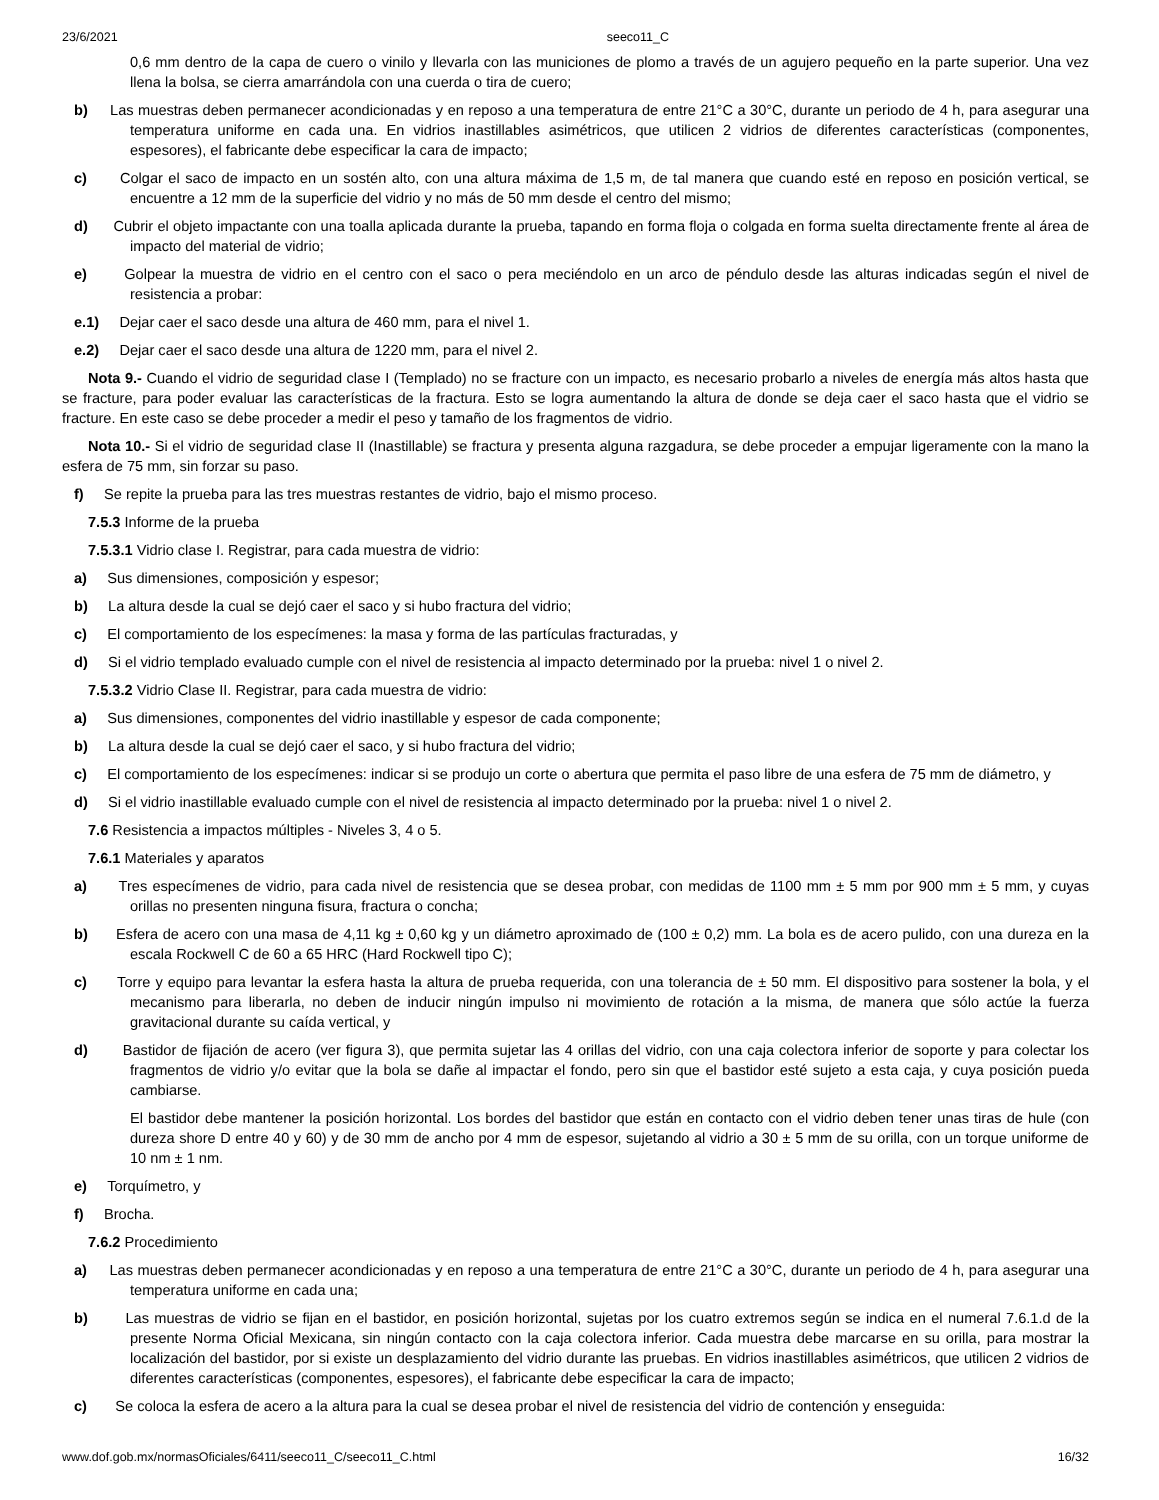23/6/2021 seeco11_C
0,6 mm dentro de la capa de cuero o vinilo y llevarla con las municiones de plomo a través de un agujero pequeño en la parte superior. Una vez llena la bolsa, se cierra amarrándola con una cuerda o tira de cuero;
b) Las muestras deben permanecer acondicionadas y en reposo a una temperatura de entre 21°C a 30°C, durante un periodo de 4 h, para asegurar una temperatura uniforme en cada una. En vidrios inastillables asimétricos, que utilicen 2 vidrios de diferentes características (componentes, espesores), el fabricante debe especificar la cara de impacto;
c) Colgar el saco de impacto en un sostén alto, con una altura máxima de 1,5 m, de tal manera que cuando esté en reposo en posición vertical, se encuentre a 12 mm de la superficie del vidrio y no más de 50 mm desde el centro del mismo;
d) Cubrir el objeto impactante con una toalla aplicada durante la prueba, tapando en forma floja o colgada en forma suelta directamente frente al área de impacto del material de vidrio;
e) Golpear la muestra de vidrio en el centro con el saco o pera meciéndolo en un arco de péndulo desde las alturas indicadas según el nivel de resistencia a probar:
e.1) Dejar caer el saco desde una altura de 460 mm, para el nivel 1.
e.2) Dejar caer el saco desde una altura de 1220 mm, para el nivel 2.
Nota 9.- Cuando el vidrio de seguridad clase I (Templado) no se fracture con un impacto, es necesario probarlo a niveles de energía más altos hasta que se fracture, para poder evaluar las características de la fractura. Esto se logra aumentando la altura de donde se deja caer el saco hasta que el vidrio se fracture. En este caso se debe proceder a medir el peso y tamaño de los fragmentos de vidrio.
Nota 10.- Si el vidrio de seguridad clase II (Inastillable) se fractura y presenta alguna razgadura, se debe proceder a empujar ligeramente con la mano la esfera de 75 mm, sin forzar su paso.
f) Se repite la prueba para las tres muestras restantes de vidrio, bajo el mismo proceso.
7.5.3 Informe de la prueba
7.5.3.1 Vidrio clase I. Registrar, para cada muestra de vidrio:
a) Sus dimensiones, composición y espesor;
b) La altura desde la cual se dejó caer el saco y si hubo fractura del vidrio;
c) El comportamiento de los especímenes: la masa y forma de las partículas fracturadas, y
d) Si el vidrio templado evaluado cumple con el nivel de resistencia al impacto determinado por la prueba: nivel 1 o nivel 2.
7.5.3.2 Vidrio Clase II. Registrar, para cada muestra de vidrio:
a) Sus dimensiones, componentes del vidrio inastillable y espesor de cada componente;
b) La altura desde la cual se dejó caer el saco, y si hubo fractura del vidrio;
c) El comportamiento de los especímenes: indicar si se produjo un corte o abertura que permita el paso libre de una esfera de 75 mm de diámetro, y
d) Si el vidrio inastillable evaluado cumple con el nivel de resistencia al impacto determinado por la prueba: nivel 1 o nivel 2.
7.6 Resistencia a impactos múltiples - Niveles 3, 4 o 5.
7.6.1 Materiales y aparatos
a) Tres especímenes de vidrio, para cada nivel de resistencia que se desea probar, con medidas de 1100 mm ± 5 mm por 900 mm ± 5 mm, y cuyas orillas no presenten ninguna fisura, fractura o concha;
b) Esfera de acero con una masa de 4,11 kg ± 0,60 kg y un diámetro aproximado de (100 ± 0,2) mm. La bola es de acero pulido, con una dureza en la escala Rockwell C de 60 a 65 HRC (Hard Rockwell tipo C);
c) Torre y equipo para levantar la esfera hasta la altura de prueba requerida, con una tolerancia de ± 50 mm. El dispositivo para sostener la bola, y el mecanismo para liberarla, no deben de inducir ningún impulso ni movimiento de rotación a la misma, de manera que sólo actúe la fuerza gravitacional durante su caída vertical, y
d) Bastidor de fijación de acero (ver figura 3), que permita sujetar las 4 orillas del vidrio, con una caja colectora inferior de soporte y para colectar los fragmentos de vidrio y/o evitar que la bola se dañe al impactar el fondo, pero sin que el bastidor esté sujeto a esta caja, y cuya posición pueda cambiarse.
El bastidor debe mantener la posición horizontal. Los bordes del bastidor que están en contacto con el vidrio deben tener unas tiras de hule (con dureza shore D entre 40 y 60) y de 30 mm de ancho por 4 mm de espesor, sujetando al vidrio a 30 ± 5 mm de su orilla, con un torque uniforme de 10 nm ± 1 nm.
e) Torquímetro, y
f) Brocha.
7.6.2 Procedimiento
a) Las muestras deben permanecer acondicionadas y en reposo a una temperatura de entre 21°C a 30°C, durante un periodo de 4 h, para asegurar una temperatura uniforme en cada una;
b) Las muestras de vidrio se fijan en el bastidor, en posición horizontal, sujetas por los cuatro extremos según se indica en el numeral 7.6.1.d de la presente Norma Oficial Mexicana, sin ningún contacto con la caja colectora inferior. Cada muestra debe marcarse en su orilla, para mostrar la localización del bastidor, por si existe un desplazamiento del vidrio durante las pruebas. En vidrios inastillables asimétricos, que utilicen 2 vidrios de diferentes características (componentes, espesores), el fabricante debe especificar la cara de impacto;
c) Se coloca la esfera de acero a la altura para la cual se desea probar el nivel de resistencia del vidrio de contención y enseguida:
www.dof.gob.mx/normasOficiales/6411/seeco11_C/seeco11_C.html 16/32